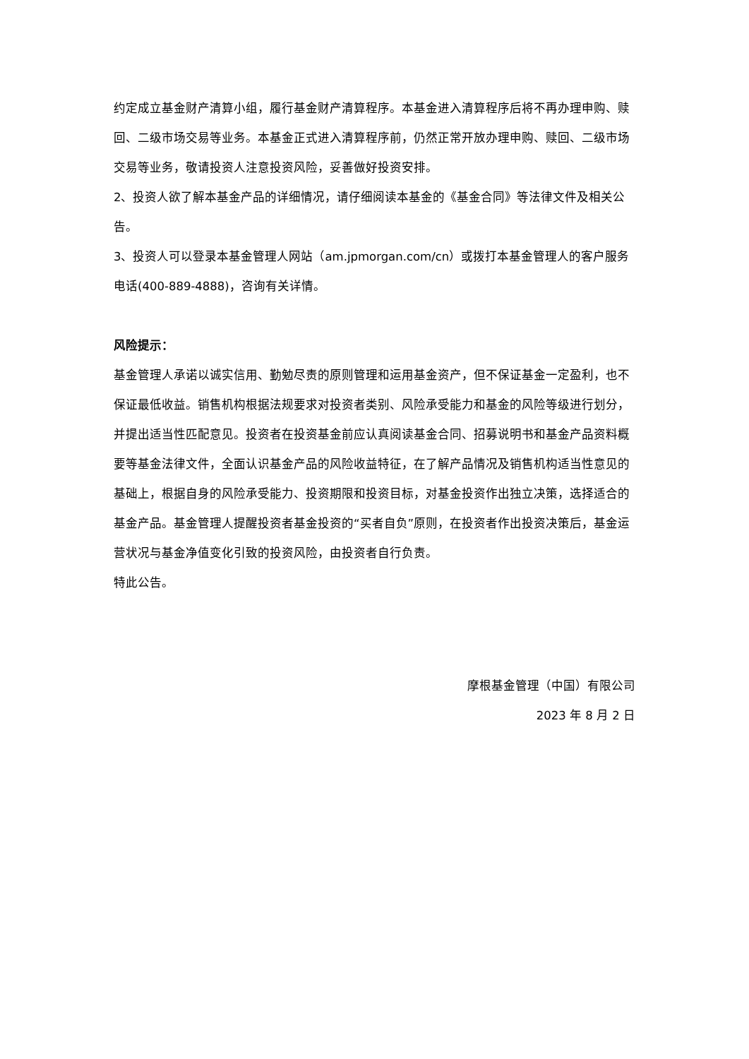约定成立基金财产清算小组，履行基金财产清算程序。本基金进入清算程序后将不再办理申购、赎回、二级市场交易等业务。本基金正式进入清算程序前，仍然正常开放办理申购、赎回、二级市场交易等业务，敬请投资人注意投资风险，妥善做好投资安排。
2、投资人欲了解本基金产品的详细情况，请仔细阅读本基金的《基金合同》等法律文件及相关公告。
3、投资人可以登录本基金管理人网站（am.jpmorgan.com/cn）或拨打本基金管理人的客户服务电话(400-889-4888)，咨询有关详情。
风险提示：
基金管理人承诺以诚实信用、勤勉尽责的原则管理和运用基金资产，但不保证基金一定盈利，也不保证最低收益。销售机构根据法规要求对投资者类别、风险承受能力和基金的风险等级进行划分，并提出适当性匹配意见。投资者在投资基金前应认真阅读基金合同、招募说明书和基金产品资料概要等基金法律文件，全面认识基金产品的风险收益特征，在了解产品情况及销售机构适当性意见的基础上，根据自身的风险承受能力、投资期限和投资目标，对基金投资作出独立决策，选择适合的基金产品。基金管理人提醒投资者基金投资的“买者自负”原则，在投资者作出投资决策后，基金运营状况与基金净值变化引致的投资风险，由投资者自行负责。
特此公告。
摩根基金管理（中国）有限公司
2023 年 8 月 2 日